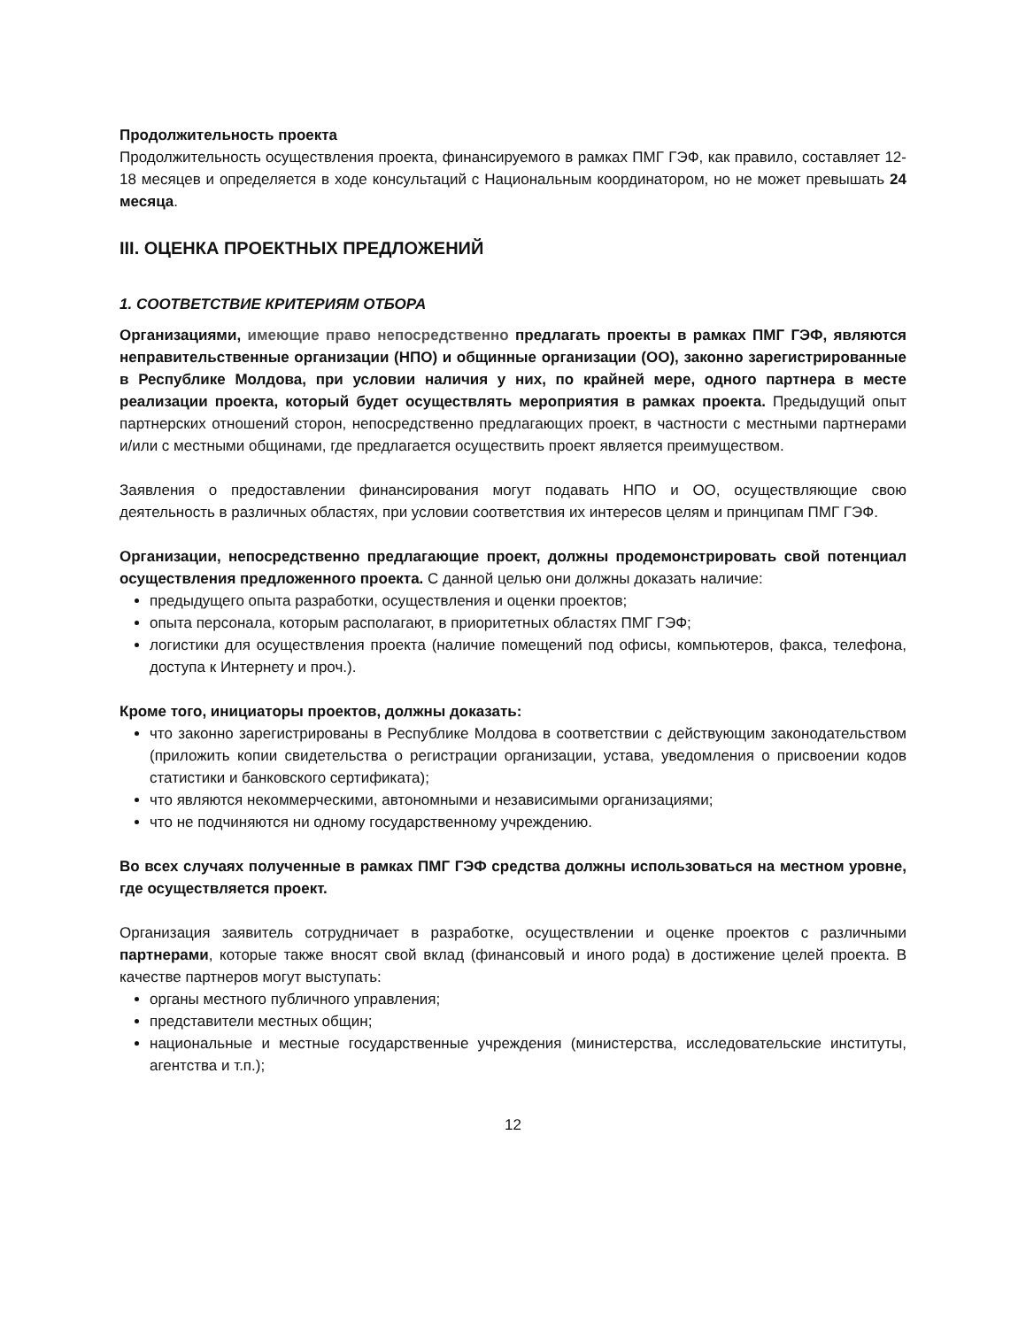Продолжительность проекта
Продолжительность осуществления проекта, финансируемого в рамках ПМГ ГЭФ, как правило, составляет 12-18 месяцев и определяется в ходе консультаций с Национальным координатором, но не может превышать 24 месяца.
III. ОЦЕНКА ПРОЕКТНЫХ ПРЕДЛОЖЕНИЙ
1. СООТВЕТСТВИЕ КРИТЕРИЯМ ОТБОРА
Организациями, имеющие право непосредственно предлагать проекты в рамках ПМГ ГЭФ, являются неправительственные организации (НПО) и общинные организации (ОО), законно зарегистрированные в Республике Молдова, при условии наличия у них, по крайней мере, одного партнера в месте реализации проекта, который будет осуществлять мероприятия в рамках проекта. Предыдущий опыт партнерских отношений сторон, непосредственно предлагающих проект, в частности с местными партнерами и/или с местными общинами, где предлагается осуществить проект является преимуществом.
Заявления о предоставлении финансирования могут подавать НПО и ОО, осуществляющие свою деятельность в различных областях, при условии соответствия их интересов целям и принципам ПМГ ГЭФ.
Организации, непосредственно предлагающие проект, должны продемонстрировать свой потенциал осуществления предложенного проекта. С данной целью они должны доказать наличие:
предыдущего опыта разработки, осуществления и оценки проектов;
опыта персонала, которым располагают, в приоритетных областях ПМГ ГЭФ;
логистики для осуществления проекта (наличие помещений под офисы, компьютеров, факса, телефона, доступа к Интернету и проч.).
Кроме того, инициаторы проектов, должны доказать:
что законно зарегистрированы в Республике Молдова в соответствии с действующим законодательством (приложить копии свидетельства о регистрации организации, устава, уведомления о присвоении кодов статистики и банковского сертификата);
что являются некоммерческими, автономными и независимыми организациями;
что не подчиняются ни одному государственному учреждению.
Во всех случаях полученные в рамках ПМГ ГЭФ средства должны использоваться на местном уровне, где осуществляется проект.
Организация заявитель сотрудничает в разработке, осуществлении и оценке проектов с различными партнерами, которые также вносят свой вклад (финансовый и иного рода) в достижение целей проекта. В качестве партнеров могут выступать:
органы местного публичного управления;
представители местных общин;
национальные и местные государственные учреждения (министерства, исследовательские институты, агентства и т.п.);
12